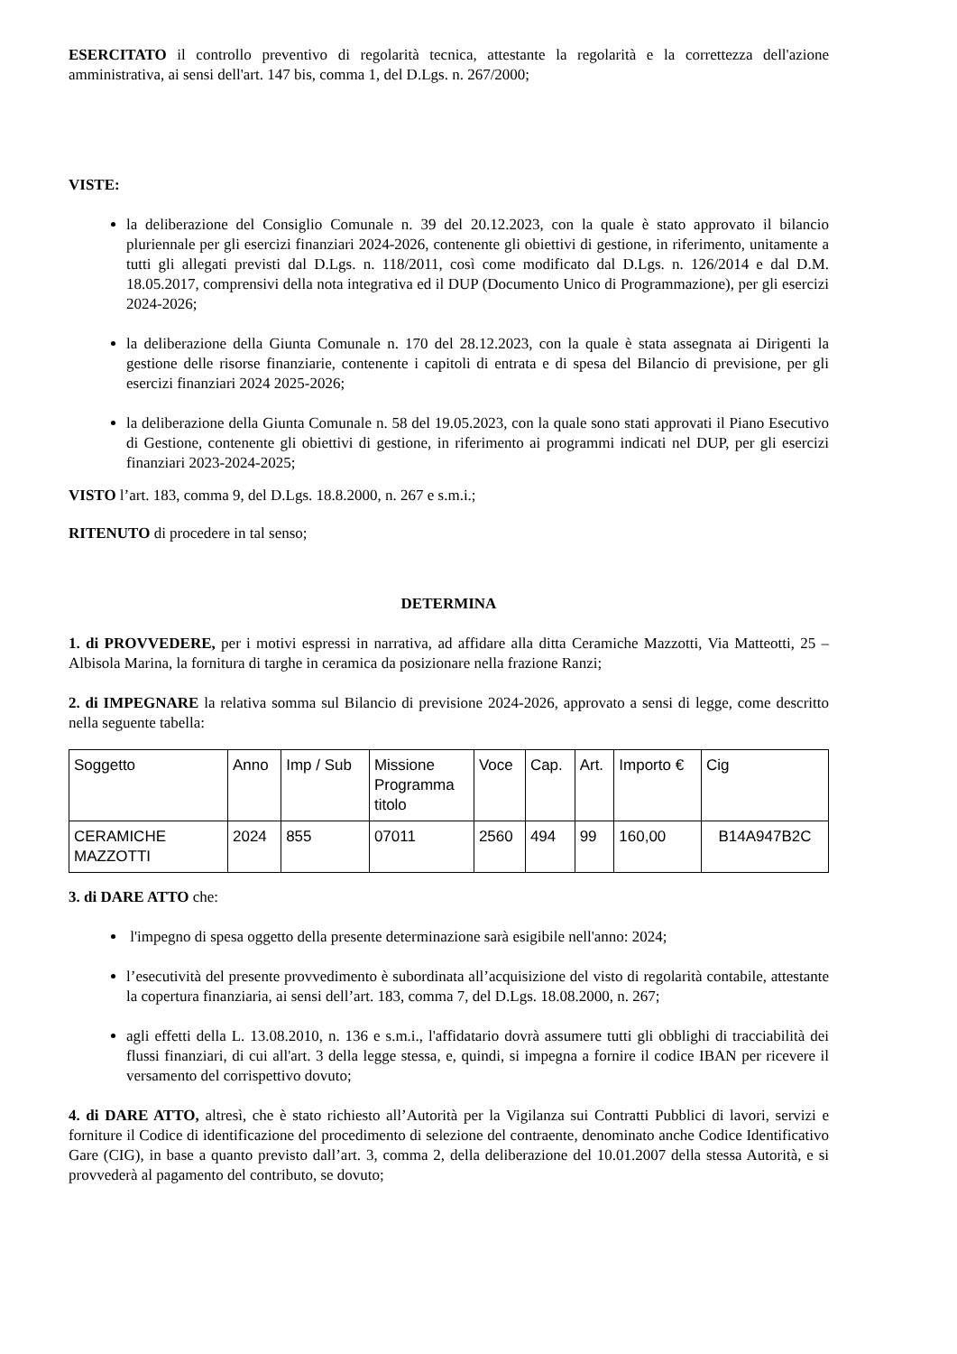ESERCITATO il controllo preventivo di regolarità tecnica, attestante la regolarità e la correttezza dell'azione amministrativa, ai sensi dell'art. 147 bis, comma 1, del D.Lgs. n. 267/2000;
VISTE:
la deliberazione del Consiglio Comunale n. 39 del 20.12.2023, con la quale è stato approvato il bilancio pluriennale per gli esercizi finanziari 2024-2026, contenente gli obiettivi di gestione, in riferimento, unitamente a tutti gli allegati previsti dal D.Lgs. n. 118/2011, così come modificato dal D.Lgs. n. 126/2014 e dal D.M. 18.05.2017, comprensivi della nota integrativa ed il DUP (Documento Unico di Programmazione), per gli esercizi 2024-2026;
la deliberazione della Giunta Comunale n. 170 del 28.12.2023, con la quale è stata assegnata ai Dirigenti la gestione delle risorse finanziarie, contenente i capitoli di entrata e di spesa del Bilancio di previsione, per gli esercizi finanziari 2024 2025-2026;
la deliberazione della Giunta Comunale n. 58 del 19.05.2023, con la quale sono stati approvati il Piano Esecutivo di Gestione, contenente gli obiettivi di gestione, in riferimento ai programmi indicati nel DUP, per gli esercizi finanziari 2023-2024-2025;
VISTO l’art. 183, comma 9, del D.Lgs. 18.8.2000, n. 267 e s.m.i.;
RITENUTO di procedere in tal senso;
DETERMINA
1. di PROVVEDERE, per i motivi espressi in narrativa, ad affidare alla ditta Ceramiche Mazzotti, Via Matteotti, 25 – Albisola Marina, la fornitura di targhe in ceramica da posizionare nella frazione Ranzi;
2. di IMPEGNARE la relativa somma sul Bilancio di previsione 2024-2026, approvato a sensi di legge, come descritto nella seguente tabella:
| Soggetto | Anno | Imp / Sub | Missione Programma titolo | Voce | Cap. | Art. | Importo € | Cig |
| CERAMICHE MAZZOTTI | 2024 | 855 | 07011 | 2560 | 494 | 99 | 160,00 | B14A947B2C |
3. di DARE ATTO che:
l'impegno di spesa oggetto della presente determinazione sarà esigibile nell'anno: 2024;
l’esecutività del presente provvedimento è subordinata all’acquisizione del visto di regolarità contabile, attestante la copertura finanziaria, ai sensi dell’art. 183, comma 7, del D.Lgs. 18.08.2000, n. 267;
agli effetti della L. 13.08.2010, n. 136 e s.m.i., l'affidatario dovrà assumere tutti gli obblighi di tracciabilità dei flussi finanziari, di cui all'art. 3 della legge stessa, e, quindi, si impegna a fornire il codice IBAN per ricevere il versamento del corrispettivo dovuto;
4. di DARE ATTO, altresì, che è stato richiesto all’Autorità per la Vigilanza sui Contratti Pubblici di lavori, servizi e forniture il Codice di identificazione del procedimento di selezione del contraente, denominato anche Codice Identificativo Gare (CIG), in base a quanto previsto dall’art. 3, comma 2, della deliberazione del 10.01.2007 della stessa Autorità, e si provvederà al pagamento del contributo, se dovuto;